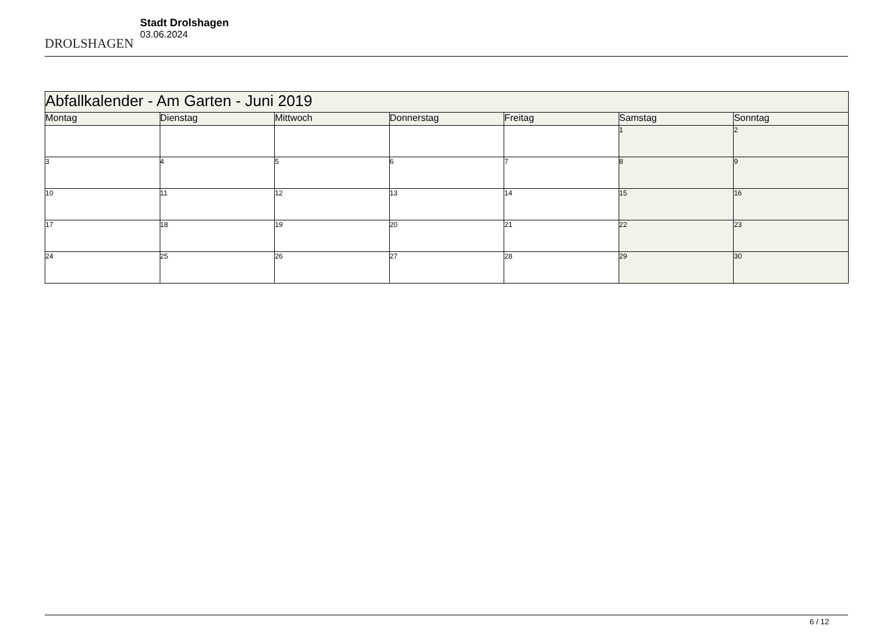DROLSHAGEN
Stadt Drolshagen
03.06.2024
| Abfallkalender - Am Garten - Juni 2019 | | | | | | |
| Montag | Dienstag | Mittwoch | Donnerstag | Freitag | Samstag | Sonntag |
| | | | | | 1 | 2 |
| 3 | 4 | 5 | 6 | 7 | 8 | 9 |
| 10 | 11 | 12 | 13 | 14 | 15 | 16 |
| 17 | 18 | 19 | 20 | 21 | 22 | 23 |
| 24 | 25 | 26 | 27 | 28 | 29 | 30 |
6 / 12